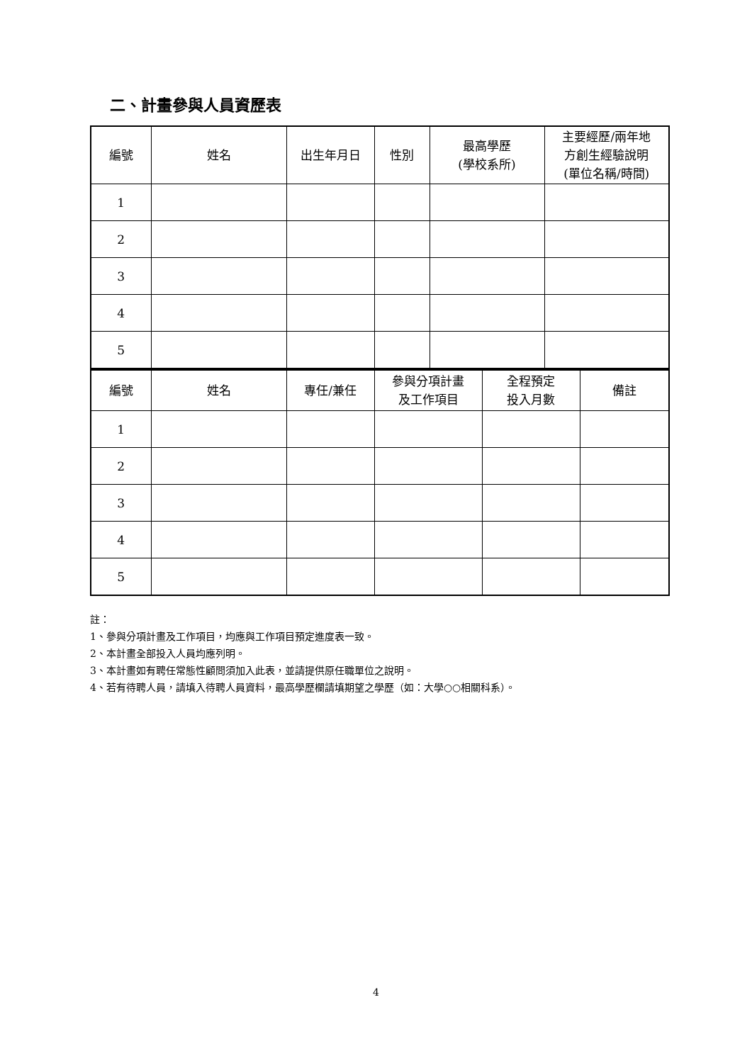二、計畫參與人員資歷表
| 編號 | 姓名 | 出生年月日 | 性別 | 最高學歷 (學校系所) | 主要經歷/兩年地 方創生經驗說明 (單位名稱/時間) |
| 1 | | | | | |
| 2 | | | | | |
| 3 | | | | | |
| 4 | | | | | |
| 5 | | | | | |
| 編號 | 姓名 | 專任/兼任 | 參與分項計畫 及工作項目 | 全程預定 投入月數 | 備註 |
| 1 | | | | | |
| 2 | | | | | |
| 3 | | | | | |
| 4 | | | | | |
| 5 | | | | | |
註：
1、參與分項計畫及工作項目，均應與工作項目預定進度表一致。
2、本計畫全部投入人員均應列明。
3、本計畫如有聘任常態性顧問須加入此表，並請提供原任職單位之說明。
4、若有待聘人員，請填入待聘人員資料，最高學歷欄請填期望之學歷（如：大學○○相關科系）。
4